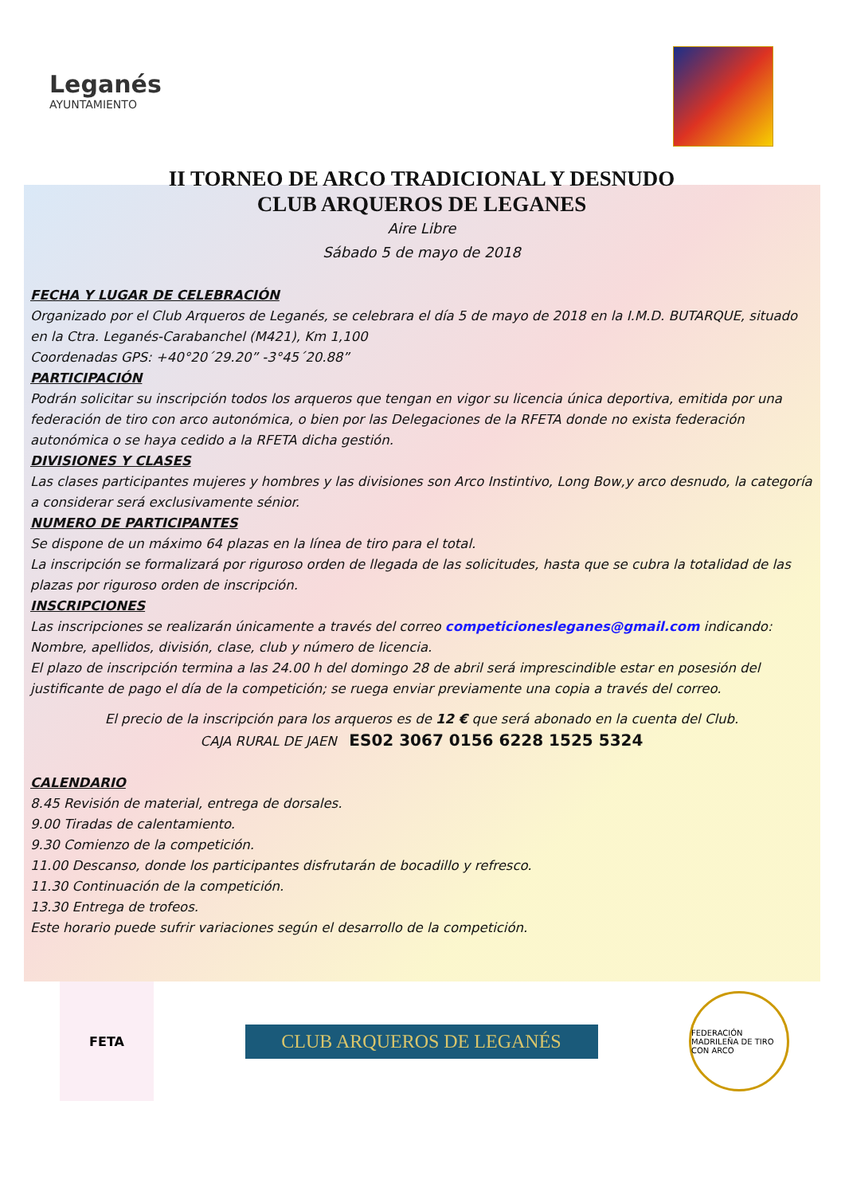Leganés
AYUNTAMIENTO
II TORNEO DE ARCO TRADICIONAL Y DESNUDO
CLUB ARQUEROS DE LEGANES
Aire Libre
Sábado 5 de mayo de 2018
FECHA Y LUGAR DE CELEBRACIÓN
Organizado por el Club Arqueros de Leganés, se celebrara el día 5 de mayo de 2018 en la I.M.D. BUTARQUE, situado en la Ctra. Leganés-Carabanchel (M421), Km 1,100
Coordenadas GPS: +40°20´29.20” -3°45´20.88”
PARTICIPACIÓN
Podrán solicitar su inscripción todos los arqueros que tengan en vigor su licencia única deportiva, emitida por una federación de tiro con arco autonómica, o bien por las Delegaciones de la RFETA donde no exista federación autonómica o se haya cedido a la RFETA dicha gestión.
DIVISIONES Y CLASES
Las clases participantes mujeres y hombres y las divisiones son Arco Instintivo, Long Bow,y arco desnudo, la categoría a considerar será exclusivamente sénior.
NUMERO DE PARTICIPANTES
Se dispone de un máximo 64 plazas en la línea de tiro para el total.
La inscripción se formalizará por riguroso orden de llegada de las solicitudes, hasta que se cubra la totalidad de las plazas por riguroso orden de inscripción.
INSCRIPCIONES
Las inscripciones se realizarán únicamente a través del correo competicionesleganes@gmail.com indicando: Nombre, apellidos, división, clase, club y número de licencia.
El plazo de inscripción termina a las 24.00 h del domingo 28 de abril será imprescindible estar en posesión del justificante de pago el día de la competición; se ruega enviar previamente una copia a través del correo.
El precio de la inscripción para los arqueros es de 12 € que será abonado en la cuenta del Club.
CAJA RURAL DE JAEN ES02 3067 0156 6228 1525 5324
CALENDARIO
8.45 Revisión de material, entrega de dorsales.
9.00 Tiradas de calentamiento.
9.30 Comienzo de la competición.
11.00 Descanso, donde los participantes disfrutarán de bocadillo y refresco.
11.30 Continuación de la competición.
13.30 Entrega de trofeos.
Este horario puede sufrir variaciones según el desarrollo de la competición.
FETA
CLUB ARQUEROS DE LEGANÉS
FEDERACIÓN MADRILEÑA DE TIRO CON ARCO